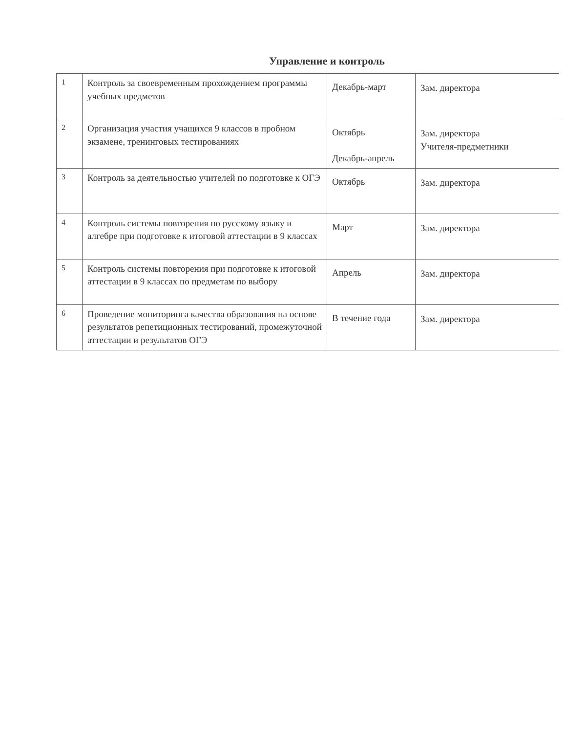Управление и контроль
| 1 | Контроль за своевременным прохождением программы учебных предметов | Декабрь-март | Зам. директора |
| 2 | Организация участия учащихся 9 классов в пробном экзамене, тренинговых тестированиях | Октябрь Декабрь-апрель | Зам. директора Учителя-предметники |
| 3 | Контроль за деятельностью учителей по подготовке к ОГЭ | Октябрь | Зам. директора |
| 4 | Контроль системы повторения по русскому языку и алгебре при подготовке к итоговой аттестации в 9 классах | Март | Зам. директора |
| 5 | Контроль системы повторения при подготовке к итоговой аттестации в 9 классах по предметам по выбору | Апрель | Зам. директора |
| 6 | Проведение мониторинга качества образования на основе результатов репетиционных тестирований, промежуточной аттестации и результатов ОГЭ | В течение года | Зам. директора |